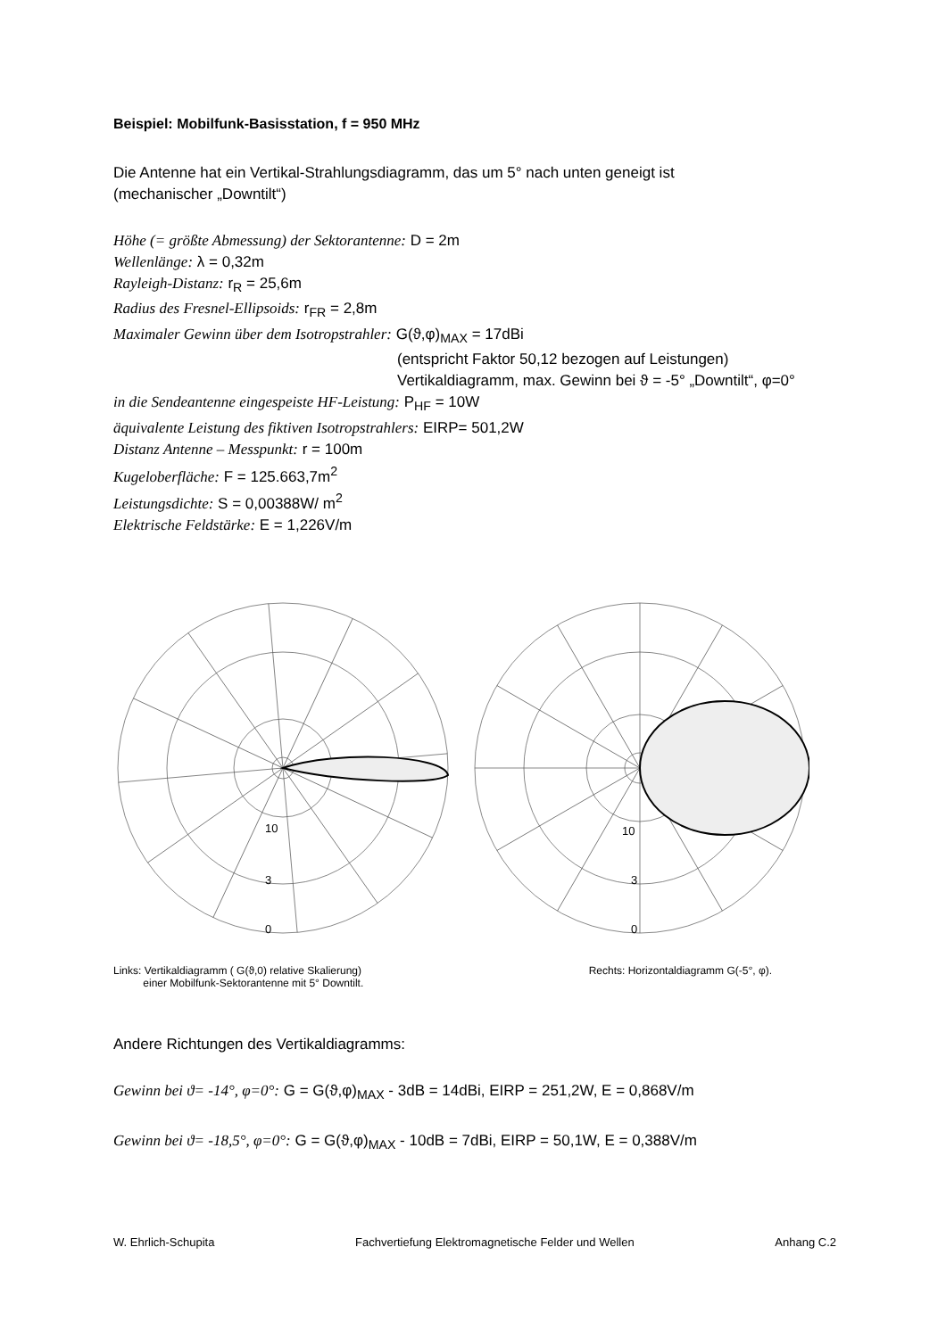Beispiel: Mobilfunk-Basisstation, f = 950 MHz
Die Antenne hat ein Vertikal-Strahlungsdiagramm, das um 5° nach unten geneigt ist
(mechanischer „Downtilt“)
Höhe (= größte Abmessung) der Sektorantenne: D = 2m
Wellenlänge: λ = 0,32m
Rayleigh-Distanz: r<sub>R</sub> = 25,6m
Radius des Fresnel-Ellipsoids: r<sub>FR</sub> = 2,8m
Maximaler Gewinn über dem Isotropstrahler: G(ϑ,φ)<sub>MAX</sub> = 17dBi
(entspricht Faktor 50,12 bezogen auf Leistungen)
Vertikaldiagramm, max. Gewinn bei ϑ = -5° „Downtilt“, φ=0°
in die Sendeantenne eingespeiste HF-Leistung: P<sub>HF</sub> = 10W
äquivalente Leistung des fiktiven Isotropstrahlers: EIRP= 501,2W
Distanz Antenne – Messpunkt: r = 100m
Kugeloberfläche: F = 125.663,7m<sup>2</sup>
Leistungsdichte: S = 0,00388W/ m<sup>2</sup>
Elektrische Feldstärke: E = 1,226V/m
10
3
0
10
3
0
Links: Vertikaldiagramm ( G(ϑ,0) relative Skalierung)
einer Mobilfunk-Sektorantenne mit 5° Downtilt.
Rechts: Horizontaldiagramm G(-5°, φ).
Andere Richtungen des Vertikaldiagramms:
Gewinn bei ϑ= -14°, φ=0°: G = G(ϑ,φ)<sub>MAX</sub> - 3dB = 14dBi, EIRP = 251,2W, E = 0,868V/m
Gewinn bei ϑ= -18,5°, φ=0°: G = G(ϑ,φ)<sub>MAX</sub> - 10dB = 7dBi, EIRP = 50,1W, E = 0,388V/m
W. Ehrlich-Schupita Fachvertiefung Elektromagnetische Felder und Wellen Anhang C.2